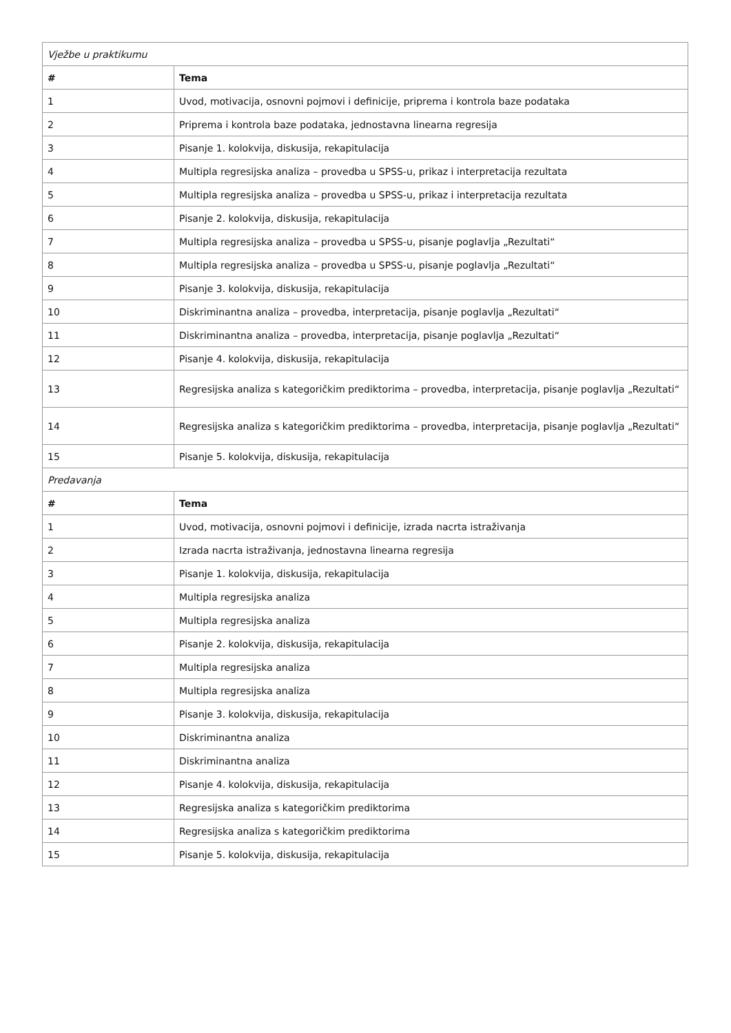| Vježbe u praktikumu | |
| # | Tema |
| 1 | Uvod, motivacija, osnovni pojmovi i definicije, priprema i kontrola baze podataka |
| 2 | Priprema i kontrola baze podataka, jednostavna linearna regresija |
| 3 | Pisanje 1. kolokvija, diskusija, rekapitulacija |
| 4 | Multipla regresijska analiza – provedba u SPSS-u, prikaz i interpretacija rezultata |
| 5 | Multipla regresijska analiza – provedba u SPSS-u, prikaz i interpretacija rezultata |
| 6 | Pisanje 2. kolokvija, diskusija, rekapitulacija |
| 7 | Multipla regresijska analiza – provedba u SPSS-u, pisanje poglavlja „Rezultati“ |
| 8 | Multipla regresijska analiza – provedba u SPSS-u, pisanje poglavlja „Rezultati“ |
| 9 | Pisanje 3. kolokvija, diskusija, rekapitulacija |
| 10 | Diskriminantna analiza – provedba, interpretacija, pisanje poglavlja „Rezultati“ |
| 11 | Diskriminantna analiza – provedba, interpretacija, pisanje poglavlja „Rezultati“ |
| 12 | Pisanje 4. kolokvija, diskusija, rekapitulacija |
| 13 | Regresijska analiza s kategoričkim prediktorima – provedba, interpretacija, pisanje poglavlja „Rezultati“ |
| 14 | Regresijska analiza s kategoričkim prediktorima – provedba, interpretacija, pisanje poglavlja „Rezultati“ |
| 15 | Pisanje 5. kolokvija, diskusija, rekapitulacija |
| Predavanja | |
| # | Tema |
| 1 | Uvod, motivacija, osnovni pojmovi i definicije, izrada nacrta istraživanja |
| 2 | Izrada nacrta istraživanja, jednostavna linearna regresija |
| 3 | Pisanje 1. kolokvija, diskusija, rekapitulacija |
| 4 | Multipla regresijska analiza |
| 5 | Multipla regresijska analiza |
| 6 | Pisanje 2. kolokvija, diskusija, rekapitulacija |
| 7 | Multipla regresijska analiza |
| 8 | Multipla regresijska analiza |
| 9 | Pisanje 3. kolokvija, diskusija, rekapitulacija |
| 10 | Diskriminantna analiza |
| 11 | Diskriminantna analiza |
| 12 | Pisanje 4. kolokvija, diskusija, rekapitulacija |
| 13 | Regresijska analiza s kategoričkim prediktorima |
| 14 | Regresijska analiza s kategoričkim prediktorima |
| 15 | Pisanje 5. kolokvija, diskusija, rekapitulacija |